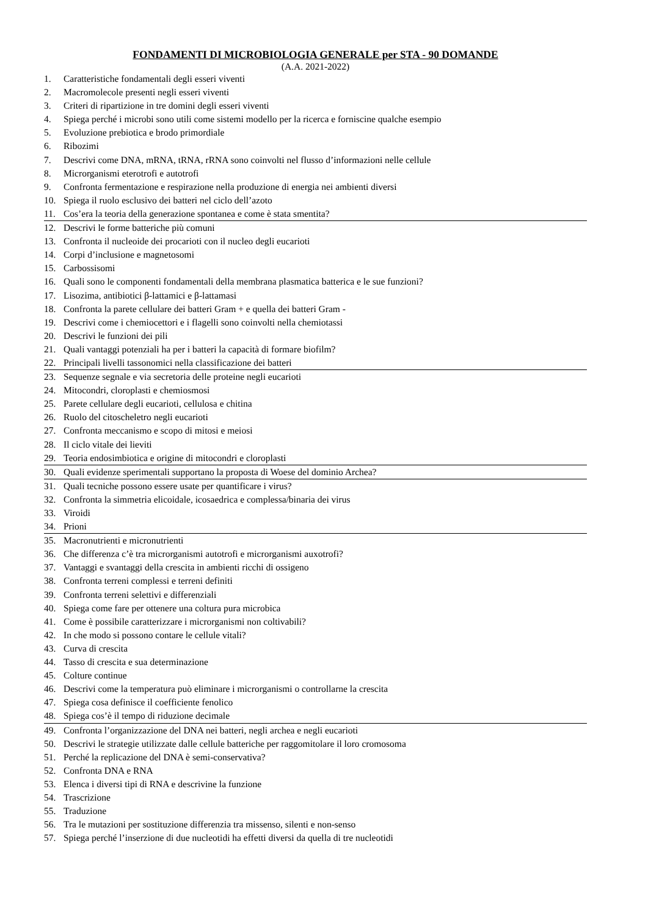FONDAMENTI DI MICROBIOLOGIA GENERALE per STA - 90 DOMANDE
(A.A. 2021-2022)
1. Caratteristiche fondamentali degli esseri viventi
2. Macromolecole presenti negli esseri viventi
3. Criteri di ripartizione in tre domini degli esseri viventi
4. Spiega perché i microbi sono utili come sistemi modello per la ricerca e forniscine qualche esempio
5. Evoluzione prebiotica e brodo primordiale
6. Ribozimi
7. Descrivi come DNA, mRNA, tRNA, rRNA sono coinvolti nel flusso d’informazioni nelle cellule
8. Microrganismi eterotrofi e autotrofi
9. Confronta fermentazione e respirazione nella produzione di energia nei ambienti diversi
10. Spiega il ruolo esclusivo dei batteri nel ciclo dell’azoto
11. Cos’era la teoria della generazione spontanea e come è stata smentita?
12. Descrivi le forme batteriche più comuni
13. Confronta il nucleoide dei procarioti con il nucleo degli eucarioti
14. Corpi d’inclusione e magnetosomi
15. Carbossisomi
16. Quali sono le componenti fondamentali della membrana plasmatica batterica e le sue funzioni?
17. Lisozima, antibiotici β-lattamici e β-lattamasi
18. Confronta la parete cellulare dei batteri Gram + e quella dei batteri Gram -
19. Descrivi come i chemiocettori e i flagelli sono coinvolti nella chemiotassi
20. Descrivi le funzioni dei pili
21. Quali vantaggi potenziali ha per i batteri la capacità di formare biofilm?
22. Principali livelli tassonomici nella classificazione dei batteri
23. Sequenze segnale e via secretoria delle proteine negli eucarioti
24. Mitocondri, cloroplasti e chemiosmosi
25. Parete cellulare degli eucarioti, cellulosa e chitina
26. Ruolo del citoscheletro negli eucarioti
27. Confronta meccanismo e scopo di mitosi e meiosi
28. Il ciclo vitale dei lieviti
29. Teoria endosimbiotica e origine di mitocondri e cloroplasti
30. Quali evidenze sperimentali supportano la proposta di Woese del dominio Archea?
31. Quali tecniche possono essere usate per quantificare i virus?
32. Confronta la simmetria elicoidale, icosaedrica e complessa/binaria dei virus
33. Viroidi
34. Prioni
35. Macronutrienti e micronutrienti
36. Che differenza c’è tra microrganismi autotrofi e microrganismi auxotrofi?
37. Vantaggi e svantaggi della crescita in ambienti ricchi di ossigeno
38. Confronta terreni complessi e terreni definiti
39. Confronta terreni selettivi e differenziali
40. Spiega come fare per ottenere una coltura pura microbica
41. Come è possibile caratterizzare i microrganismi non coltivabili?
42. In che modo si possono contare le cellule vitali?
43. Curva di crescita
44. Tasso di crescita e sua determinazione
45. Colture continue
46. Descrivi come la temperatura può eliminare i microrganismi o controllarne la crescita
47. Spiega cosa definisce il coefficiente fenolico
48. Spiega cos’è il tempo di riduzione decimale
49. Confronta l’organizzazione del DNA nei batteri, negli archea e negli eucarioti
50. Descrivi le strategie utilizzate dalle cellule batteriche per raggomitolare il loro cromosoma
51. Perché la replicazione del DNA è semi-conservativa?
52. Confronta DNA e RNA
53. Elenca i diversi tipi di RNA e descrivine la funzione
54. Trascrizione
55. Traduzione
56. Tra le mutazioni per sostituzione differenzia tra missenso, silenti e non-senso
57. Spiega perché l’inserzione di due nucleotidi ha effetti diversi da quella di tre nucleotidi